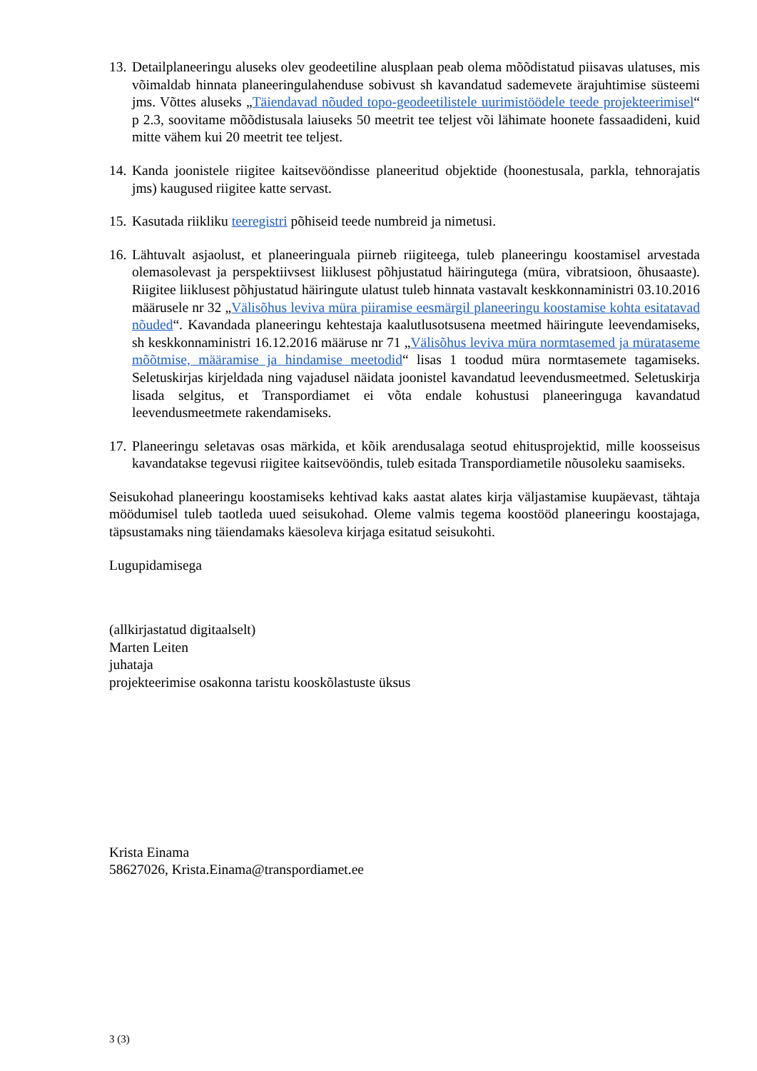13.
Detailplaneeringu aluseks olev geodeetiline alusplaan peab olema mõõdistatud piisavas ulatuses, mis võimaldab hinnata planeeringulahenduse sobivust sh kavandatud sademevete ärajuhtimise süsteemi jms. Võttes aluseks „Täiendavad nõuded topo-geodeetilistele uurimistöödele teede projekteerimisel“ p 2.3, soovitame mõõdistusala laiuseks 50 meetrit tee teljest või lähimate hoonete fassaadideni, kuid mitte vähem kui 20 meetrit tee teljest.
14.
Kanda joonistele riigitee kaitsevööndisse planeeritud objektide (hoonestusala, parkla, tehnorajatis jms) kaugused riigitee katte servast.
15.
Kasutada riikliku teeregistri põhiseid teede numbreid ja nimetusi.
16.
Lähtuvalt asjaolust, et planeeringuala piirneb riigiteega, tuleb planeeringu koostamisel arvestada olemasolevast ja perspektiivsest liiklusest põhjustatud häiringutega (müra, vibratsioon, õhusaaste). Riigitee liiklusest põhjustatud häiringute ulatust tuleb hinnata vastavalt keskkonnaministri 03.10.2016 määrusele nr 32 „Välisõhus leviva müra piiramise eesmärgil planeeringu koostamise kohta esitatavad nõuded“. Kavandada planeeringu kehtestaja kaalutlusotsusena meetmed häiringute leevendamiseks, sh keskkonnaministri 16.12.2016 määruse nr 71 „Välisõhus leviva müra normtasemed ja mürataseme mõõtmise, määramise ja hindamise meetodid“ lisas 1 toodud müra normtasemete tagamiseks. Seletuskirjas kirjeldada ning vajadusel näidata joonistel kavandatud leevendusmeetmed. Seletuskirja lisada selgitus, et Transpordiamet ei võta endale kohustusi planeeringuga kavandatud leevendusmeetmete rakendamiseks.
17.
Planeeringu seletavas osas märkida, et kõik arendusalaga seotud ehitusprojektid, mille koosseisus kavandatakse tegevusi riigitee kaitsevööndis, tuleb esitada Transpordiametile nõusoleku saamiseks.
Seisukohad planeeringu koostamiseks kehtivad kaks aastat alates kirja väljastamise kuupäevast, tähtaja möödumisel tuleb taotleda uued seisukohad. Oleme valmis tegema koostööd planeeringu koostajaga, täpsustamaks ning täiendamaks käesoleva kirjaga esitatud seisukohti.
Lugupidamisega
(allkirjastatud digitaalselt)
Marten Leiten
juhataja
projekteerimise osakonna taristu kooskõlastuste üksus
Krista Einama
58627026, Krista.Einama@transpordiamet.ee
3 (3)